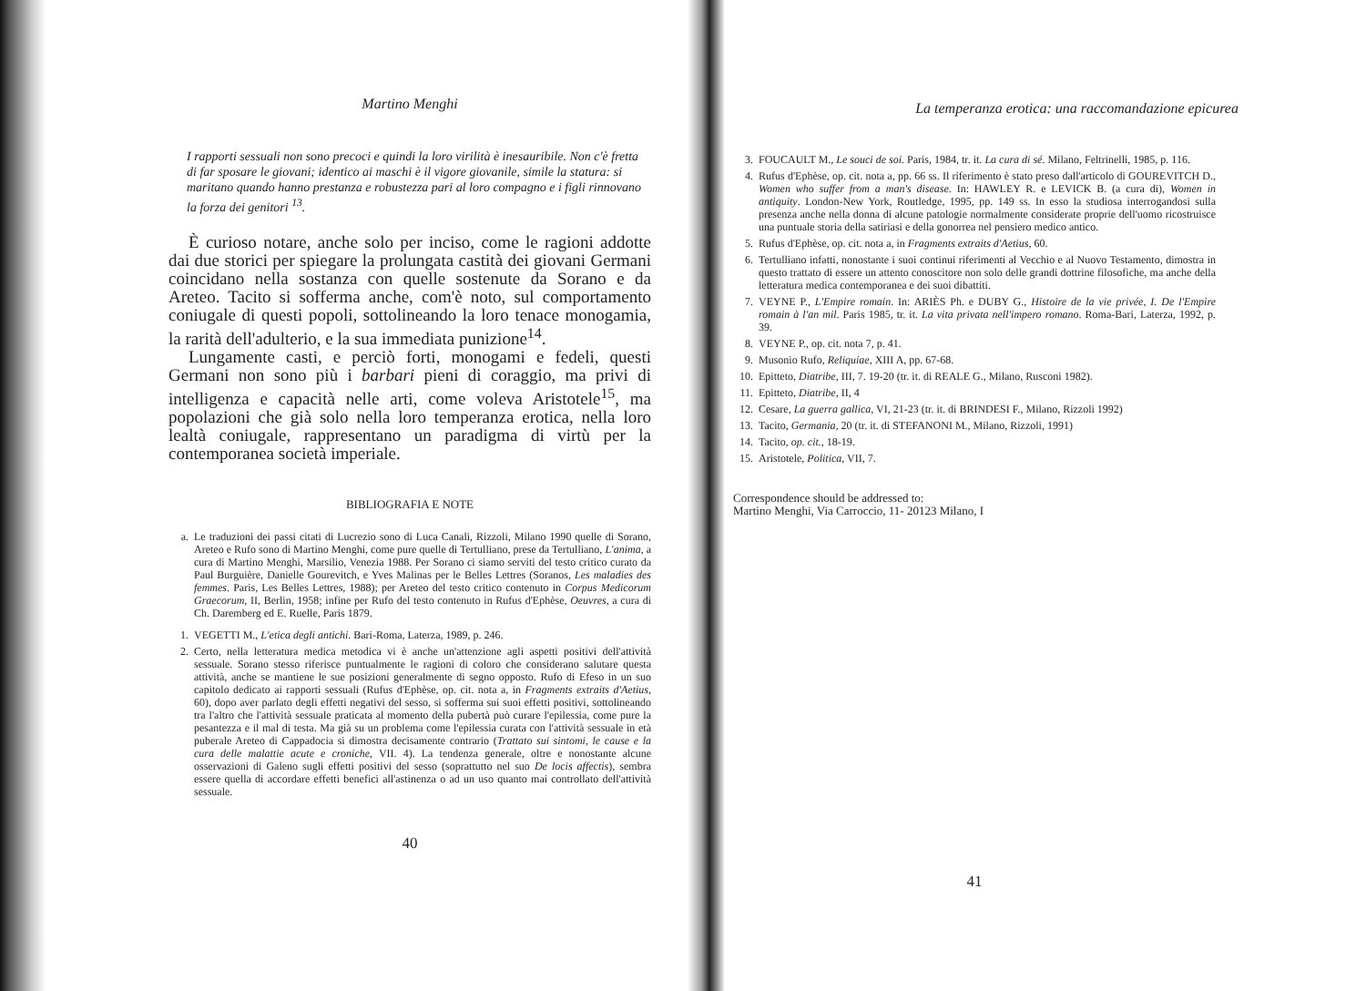Martino Menghi
I rapporti sessuali non sono precoci e quindi la loro virilità è inesauribile. Non c'è fretta di far sposare le giovani; identico ai maschi è il vigore giovanile, simile la statura: si maritano quando hanno prestanza e robustezza pari al loro compagno e i figli rinnovano la forza dei genitori <sup>13</sup>.
È curioso notare, anche solo per inciso, come le ragioni addotte dai due storici per spiegare la prolungata castità dei giovani Germani coincidano nella sostanza con quelle sostenute da Sorano e da Areteo. Tacito si sofferma anche, com'è noto, sul comportamento coniugale di questi popoli, sottolineando la loro tenace monogamia, la rarità dell'adulterio, e la sua immediata punizione<sup>14</sup>.
Lungamente casti, e perciò forti, monogami e fedeli, questi Germani non sono più i barbari pieni di coraggio, ma privi di intelligenza e capacità nelle arti, come voleva Aristotele<sup>15</sup>, ma popolazioni che già solo nella loro temperanza erotica, nella loro lealtà coniugale, rappresentano un paradigma di virtù per la contemporanea società imperiale.
BIBLIOGRAFIA E NOTE
a. Le traduzioni dei passi citati di Lucrezio sono di Luca Canali, Rizzoli, Milano 1990 quelle di Sorano, Areteo e Rufo sono di Martino Menghi, come pure quelle di Tertulliano, prese da Tertulliano, L'anima, a cura di Martino Menghi, Marsilio, Venezia 1988. Per Sorano ci siamo serviti del testo critico curato da Paul Burguière, Danielle Gourevitch, e Yves Malinas per le Belles Lettres (Soranos, Les maladies des femmes. Paris, Les Belles Lettres, 1988); per Areteo del testo critico contenuto in Corpus Medicorum Graecorum, II, Berlin, 1958; infine per Rufo del testo contenuto in Rufus d'Ephèse, Oeuvres, a cura di Ch. Daremberg ed E. Ruelle, Paris 1879.
1. VEGETTI M., L'etica degli antichi. Bari-Roma, Laterza, 1989, p. 246.
2. Certo, nella letteratura medica metodica vi è anche un'attenzione agli aspetti positivi dell'attività sessuale. Sorano stesso riferisce puntualmente le ragioni di coloro che considerano salutare questa attività, anche se mantiene le sue posizioni generalmente di segno opposto. Rufo di Efeso in un suo capitolo dedicato ai rapporti sessuali (Rufus d'Ephèse, op. cit. nota a, in Fragments extraits d'Aetius, 60), dopo aver parlato degli effetti negativi del sesso, si sofferma sui suoi effetti positivi, sottolineando tra l'altro che l'attività sessuale praticata al momento della pubertà può curare l'epilessia, come pure la pesantezza e il mal di testa. Ma già su un problema come l'epilessia curata con l'attività sessuale in età puberale Areteo di Cappadocia si dimostra decisamente contrario (Trattato sui sintomi, le cause e la cura delle malattie acute e croniche, VII. 4). La tendenza generale, oltre e nonostante alcune osservazioni di Galeno sugli effetti positivi del sesso (soprattutto nel suo De locis affectis), sembra essere quella di accordare effetti benefici all'astinenza o ad un uso quanto mai controllato dell'attività sessuale.
40
La temperanza erotica: una raccomandazione epicurea
3. FOUCAULT M., Le souci de soi. Paris, 1984, tr. it. La cura di sé. Milano, Feltrinelli, 1985, p. 116.
4. Rufus d'Ephèse, op. cit. nota a, pp. 66 ss. Il riferimento è stato preso dall'articolo di GOUREVITCH D., Women who suffer from a man's disease. In: HAWLEY R. e LEVICK B. (a cura di), Women in antiquity. London-New York, Routledge, 1995, pp. 149 ss. In esso la studiosa interrogandosi sulla presenza anche nella donna di alcune patologie normalmente considerate proprie dell'uomo ricostruisce una puntuale storia della satiriasi e della gonorrea nel pensiero medico antico.
5. Rufus d'Ephèse, op. cit. nota a, in Fragments extraits d'Aetius, 60.
6. Tertulliano infatti, nonostante i suoi continui riferimenti al Vecchio e al Nuovo Testamento, dimostra in questo trattato di essere un attento conoscitore non solo delle grandi dottrine filosofiche, ma anche della letteratura medica contemporanea e dei suoi dibattiti.
7. VEYNE P., L'Empire romain. In: ARIÈS Ph. e DUBY G., Histoire de la vie privée, I. De l'Empire romain à l'an mil. Paris 1985, tr. it. La vita privata nell'impero romano. Roma-Bari, Laterza, 1992, p. 39.
8. VEYNE P., op. cit. nota 7, p. 41.
9. Musonio Rufo, Reliquiae, XIII A, pp. 67-68.
10. Epitteto, Diatribe, III, 7. 19-20 (tr. it. di REALE G., Milano, Rusconi 1982).
11. Epitteto, Diatribe, II, 4
12. Cesare, La guerra gallica, VI, 21-23 (tr. it. di BRINDESI F., Milano, Rizzoli 1992)
13. Tacito, Germania, 20 (tr. it. di STEFANONI M., Milano, Rizzoli, 1991)
14. Tacito, op. cit., 18-19.
15. Aristotele, Politica, VII, 7.
Correspondence should be addressed to:
Martino Menghi, Via Carroccio, 11- 20123 Milano, I
41